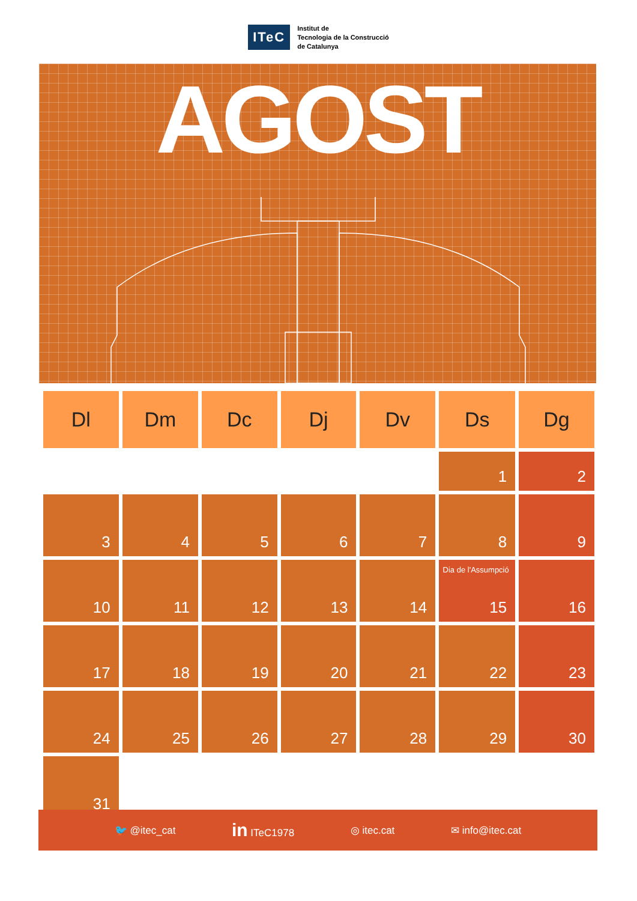ITeC
Institut de
Tecnologia de la Construcció
de Catalunya
AGOST
| Dl | Dm | Dc | Dj | Dv | Ds | Dg |
| --- | --- | --- | --- | --- | --- | --- |
| | | | | | 1 | 2 |
| 3 | 4 | 5 | 6 | 7 | 8 | 9 |
| 10 | 11 | 12 | 13 | 14 | Dia de l'Assumpció 15 | 16 |
| 17 | 18 | 19 | 20 | 21 | 22 | 23 |
| 24 | 25 | 26 | 27 | 28 | 29 | 30 |
| 31 | | | | | | |
🐦 @itec_cat in ITeC1978 ◎ itec.cat ✉ info@itec.cat